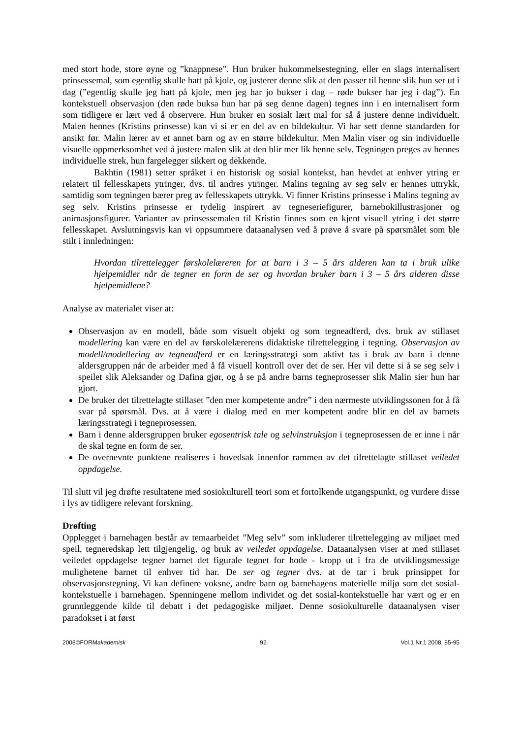med stort hode, store øyne og ”knappnese”. Hun bruker hukommelsestegning, eller en slags internalisert prinsessemal, som egentlig skulle hatt på kjole, og justerer denne slik at den passer til henne slik hun ser ut i dag (”egentlig skulle jeg hatt på kjole, men jeg har jo bukser i dag – røde bukser har jeg i dag”). En kontekstuell observasjon (den røde buksa hun har på seg denne dagen) tegnes inn i en internalisert form som tidligere er lært ved å observere. Hun bruker en sosialt lært mal for så å justere denne individuelt. Malen hennes (Kristins prinsesse) kan vi si er en del av en bildekultur. Vi har sett denne standarden for ansikt før. Malin lærer av et annet barn og av en større bildekultur. Men Malin viser og sin individuelle visuelle oppmerksomhet ved å justere malen slik at den blir mer lik henne selv. Tegningen preges av hennes individuelle strek, hun fargelegger sikkert og dekkende.
Bakhtin (1981) setter språket i en historisk og sosial kontekst, han hevdet at enhver ytring er relatert til fellesskapets ytringer, dvs. til andres ytringer. Malins tegning av seg selv er hennes uttrykk, samtidig som tegningen bærer preg av fellesskapets uttrykk. Vi finner Kristins prinsesse i Malins tegning av seg selv. Kristins prinsesse er tydelig inspirert av tegneseriefigurer, barnebokillustrasjoner og animasjonsfigurer. Varianter av prinsessemalen til Kristin finnes som en kjent visuell ytring i det større fellesskapet. Avslutningsvis kan vi oppsummere dataanalysen ved å prøve å svare på spørsmålet som ble stilt i innledningen:
Hvordan tilrettelegger førskolelæreren for at barn i 3 – 5 års alderen kan ta i bruk ulike hjelpemidler når de tegner en form de ser og hvordan bruker barn i 3 – 5 års alderen disse hjelpemidlene?
Analyse av materialet viser at:
Observasjon av en modell, både som visuelt objekt og som tegneadferd, dvs. bruk av stillaset modellering kan være en del av førskolelærerens didaktiske tilrettelegging i tegning. Observasjon av modell/modellering av tegneadferd er en læringsstrategi som aktivt tas i bruk av barn i denne aldersgruppen når de arbeider med å få visuell kontroll over det de ser. Her vil dette si å se seg selv i speilet slik Aleksander og Dafina gjør, og å se på andre barns tegneprosesser slik Malin sier hun har gjort.
De bruker det tilrettelagte stillaset ”den mer kompetente andre” i den nærmeste utviklingssonen for å få svar på spørsmål. Dvs. at å være i dialog med en mer kompetent andre blir en del av barnets læringsstrategi i tegneprosessen.
Barn i denne aldersgruppen bruker egosentrisk tale og selvinstruksjon i tegneprosessen de er inne i når de skal tegne en form de ser.
De overnevnte punktene realiseres i hovedsak innenfor rammen av det tilrettelagte stillaset veiledet oppdagelse.
Til slutt vil jeg drøfte resultatene med sosiokulturell teori som et fortolkende utgangspunkt, og vurdere disse i lys av tidligere relevant forskning.
Drøfting
Opplegget i barnehagen består av temaarbeidet ”Meg selv” som inkluderer tilrettelegging av miljøet med speil, tegneredskap lett tilgjengelig, og bruk av veiledet oppdagelse. Dataanalysen viser at med stillaset veiledet oppdagelse tegner barnet det figurale tegnet for hode - kropp ut i fra de utviklingsmessige mulighetene barnet til enhver tid har. De ser og tegner dvs. at de tar i bruk prinsippet for observasjonstegning. Vi kan definere voksne, andre barn og barnehagens materielle miljø som det sosial-kontekstuelle i barnehagen. Spenningene mellom individet og det sosial-kontekstuelle har vært og er en grunnleggende kilde til debatt i det pedagogiske miljøet. Denne sosiokulturelle dataanalysen viser paradokset i at først
2008©FORMakademisk 92 Vol.1 Nr.1 2008, 85-95